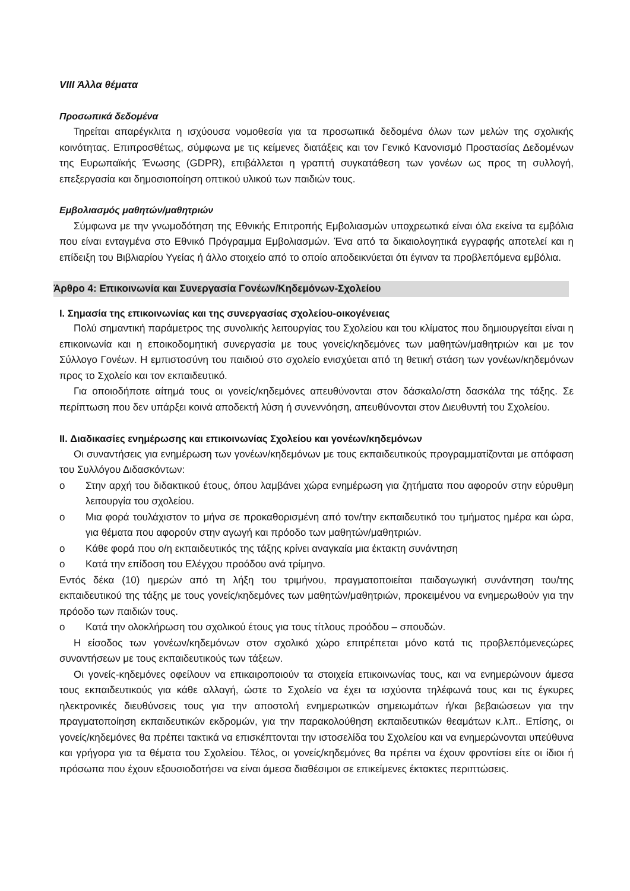VIII Άλλα θέματα
Προσωπικά δεδομένα
Τηρείται απαρέγκλιτα η ισχύουσα νομοθεσία για τα προσωπικά δεδομένα όλων των μελών της σχολικής κοινότητας. Επιπροσθέτως, σύμφωνα με τις κείμενες διατάξεις και τον Γενικό Κανονισμό Προστασίας Δεδομένων της Ευρωπαϊκής Ένωσης (GDPR), επιβάλλεται η γραπτή συγκατάθεση των γονέων ως προς τη συλλογή, επεξεργασία και δημοσιοποίηση οπτικού υλικού των παιδιών τους.
Εμβολιασμός μαθητών/μαθητριών
Σύμφωνα με την γνωμοδότηση της Εθνικής Επιτροπής Εμβολιασμών υποχρεωτικά είναι όλα εκείνα τα εμβόλια που είναι ενταγμένα στο Εθνικό Πρόγραμμα Εμβολιασμών. Ένα από τα δικαιολογητικά εγγραφής αποτελεί και η επίδειξη του Βιβλιαρίου Υγείας ή άλλο στοιχείο από το οποίο αποδεικνύεται ότι έγιναν τα προβλεπόμενα εμβόλια.
Άρθρο 4: Επικοινωνία και Συνεργασία Γονέων/Κηδεμόνων-Σχολείου
I. Σημασία της επικοινωνίας και της συνεργασίας σχολείου-οικογένειας
Πολύ σημαντική παράμετρος της συνολικής λειτουργίας του Σχολείου και του κλίματος που δημιουργείται είναι η επικοινωνία και η εποικοδομητική συνεργασία με τους γονείς/κηδεμόνες των μαθητών/μαθητριών και με τον Σύλλογο Γονέων. Η εμπιστοσύνη του παιδιού στο σχολείο ενισχύεται από τη θετική στάση των γονέων/κηδεμόνων προς το Σχολείο και τον εκπαιδευτικό.
Για οποιοδήποτε αίτημά τους οι γονείς/κηδεμόνες απευθύνονται στον δάσκαλο/στη δασκάλα της τάξης. Σε περίπτωση που δεν υπάρξει κοινά αποδεκτή λύση ή συνεννόηση, απευθύνονται στον Διευθυντή του Σχολείου.
II. Διαδικασίες ενημέρωσης και επικοινωνίας Σχολείου και γονέων/κηδεμόνων
Οι συναντήσεις για ενημέρωση των γονέων/κηδεμόνων με τους εκπαιδευτικούς προγραμματίζονται με απόφαση του Συλλόγου Διδασκόντων:
o Στην αρχή του διδακτικού έτους, όπου λαμβάνει χώρα ενημέρωση για ζητήματα που αφορούν στην εύρυθμη λειτουργία του σχολείου.
o Μια φορά τουλάχιστον το μήνα σε προκαθορισμένη από τον/την εκπαιδευτικό του τμήματος ημέρα και ώρα, για θέματα που αφορούν στην αγωγή και πρόοδο των μαθητών/μαθητριών.
o Κάθε φορά που ο/η εκπαιδευτικός της τάξης κρίνει αναγκαία μια έκτακτη συνάντηση
o Κατά την επίδοση του Ελέγχου προόδου ανά τρίμηνο.
Εντός δέκα (10) ημερών από τη λήξη του τριμήνου, πραγματοποιείται παιδαγωγική συνάντηση του/της εκπαιδευτικού της τάξης με τους γονείς/κηδεμόνες των μαθητών/μαθητριών, προκειμένου να ενημερωθούν για την πρόοδο των παιδιών τους.
o Κατά την ολοκλήρωση του σχολικού έτους για τους τίτλους προόδου – σπουδών.
Η είσοδος των γονέων/κηδεμόνων στον σχολικό χώρο επιτρέπεται μόνο κατά τις προβλεπόμενεςώρες συναντήσεων με τους εκπαιδευτικούς των τάξεων.
Οι γονείς-κηδεμόνες οφείλουν να επικαιροποιούν τα στοιχεία επικοινωνίας τους, και να ενημερώνουν άμεσα τους εκπαιδευτικούς για κάθε αλλαγή, ώστε το Σχολείο να έχει τα ισχύοντα τηλέφωνά τους και τις έγκυρες ηλεκτρονικές διευθύνσεις τους για την αποστολή ενημερωτικών σημειωμάτων ή/και βεβαιώσεων για την πραγματοποίηση εκπαιδευτικών εκδρομών, για την παρακολούθηση εκπαιδευτικών θεαμάτων κ.λπ.. Επίσης, οι γονείς/κηδεμόνες θα πρέπει τακτικά να επισκέπτονται την ιστοσελίδα του Σχολείου και να ενημερώνονται υπεύθυνα και γρήγορα για τα θέματα του Σχολείου. Τέλος, οι γονείς/κηδεμόνες θα πρέπει να έχουν φροντίσει είτε οι ίδιοι ή πρόσωπα που έχουν εξουσιοδοτήσει να είναι άμεσα διαθέσιμοι σε επικείμενες έκτακτες περιπτώσεις.